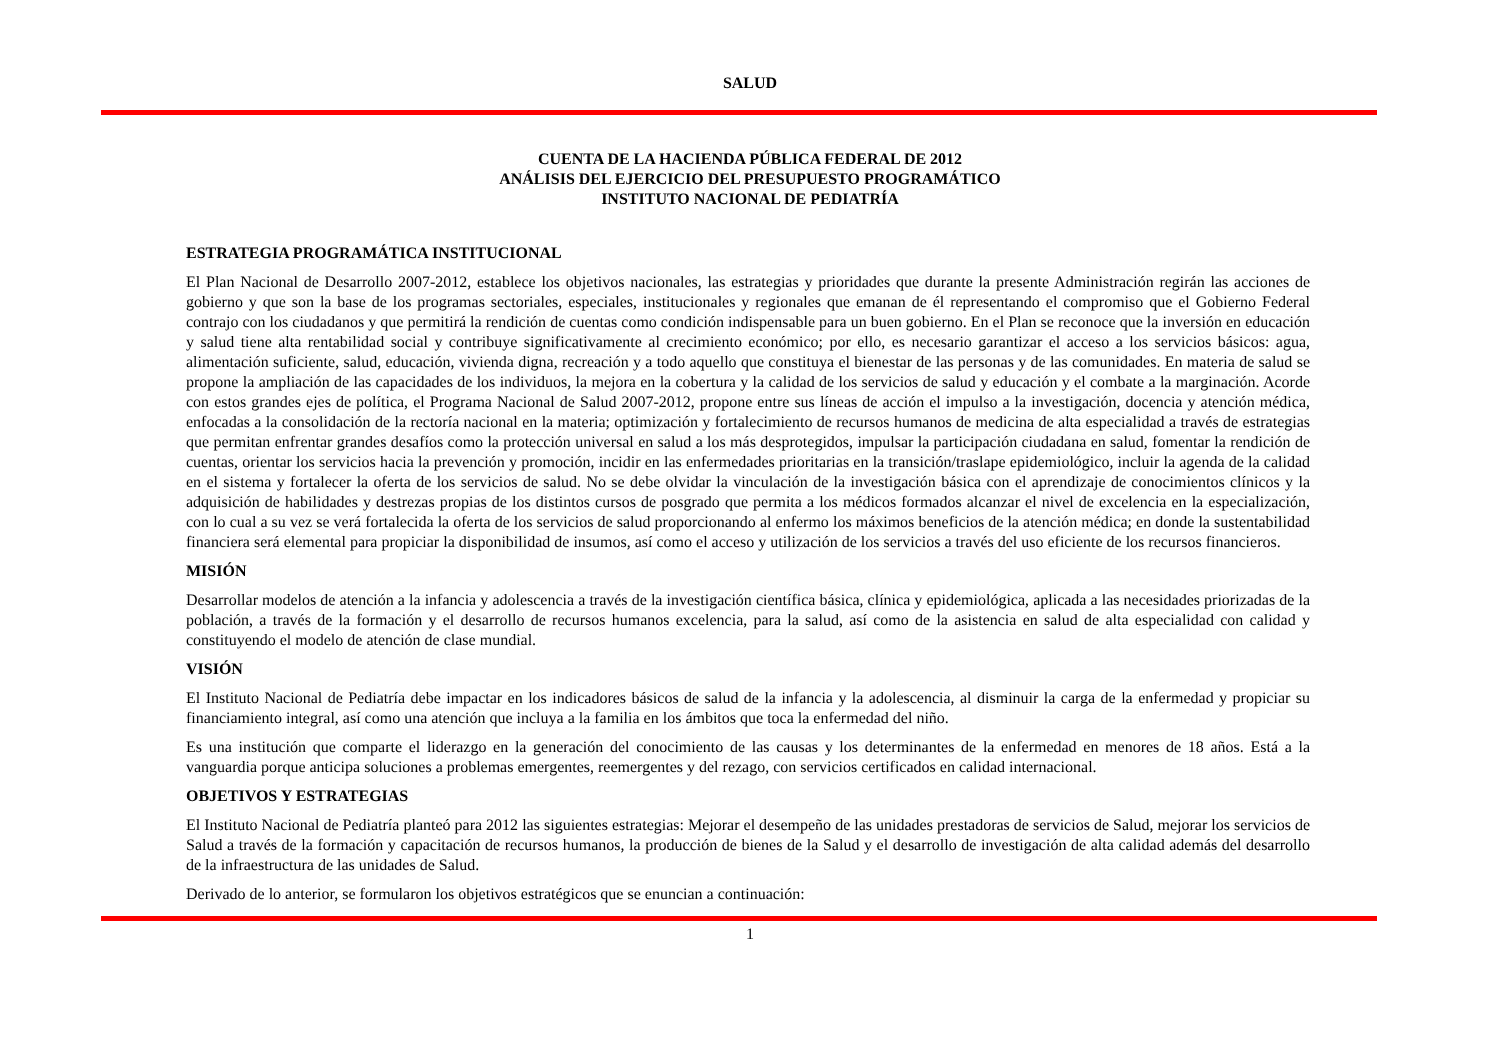SALUD
CUENTA DE LA HACIENDA PÚBLICA FEDERAL DE 2012
ANÁLISIS DEL EJERCICIO DEL PRESUPUESTO PROGRAMÁTICO
INSTITUTO NACIONAL DE PEDIATRÍA
ESTRATEGIA PROGRAMÁTICA INSTITUCIONAL
El Plan Nacional de Desarrollo 2007-2012, establece los objetivos nacionales, las estrategias y prioridades que durante la presente Administración regirán las acciones de gobierno y que son la base de los programas sectoriales, especiales, institucionales y regionales que emanan de él representando el compromiso que el Gobierno Federal contrajo con los ciudadanos y que permitirá la rendición de cuentas como condición indispensable para un buen gobierno. En el Plan se reconoce que la inversión en educación y salud tiene alta rentabilidad social y contribuye significativamente al crecimiento económico; por ello, es necesario garantizar el acceso a los servicios básicos: agua, alimentación suficiente, salud, educación, vivienda digna, recreación y a todo aquello que constituya el bienestar de las personas y de las comunidades. En materia de salud se propone la ampliación de las capacidades de los individuos, la mejora en la cobertura y la calidad de los servicios de salud y educación y el combate a la marginación. Acorde con estos grandes ejes de política, el Programa Nacional de Salud 2007-2012, propone entre sus líneas de acción el impulso a la investigación, docencia y atención médica, enfocadas a la consolidación de la rectoría nacional en la materia; optimización y fortalecimiento de recursos humanos de medicina de alta especialidad a través de estrategias que permitan enfrentar grandes desafíos como la protección universal en salud a los más desprotegidos, impulsar la participación ciudadana en salud, fomentar la rendición de cuentas, orientar los servicios hacia la prevención y promoción, incidir en las enfermedades prioritarias en la transición/traslape epidemiológico, incluir la agenda de la calidad en el sistema y fortalecer la oferta de los servicios de salud. No se debe olvidar la vinculación de la investigación básica con el aprendizaje de conocimientos clínicos y la adquisición de habilidades y destrezas propias de los distintos cursos de posgrado que permita a los médicos formados alcanzar el nivel de excelencia en la especialización, con lo cual a su vez se verá fortalecida la oferta de los servicios de salud proporcionando al enfermo los máximos beneficios de la atención médica; en donde la sustentabilidad financiera será elemental para propiciar la disponibilidad de insumos, así como el acceso y utilización de los servicios a través del uso eficiente de los recursos financieros.
MISIÓN
Desarrollar modelos de atención a la infancia y adolescencia a través de la investigación científica básica, clínica y epidemiológica, aplicada a las necesidades priorizadas de la población, a través de la formación y el desarrollo de recursos humanos excelencia, para la salud, así como de la asistencia en salud de alta especialidad con calidad y constituyendo el modelo de atención de clase mundial.
VISIÓN
El Instituto Nacional de Pediatría debe impactar en los indicadores básicos de salud de la infancia y la adolescencia, al disminuir la carga de la enfermedad y propiciar su financiamiento integral, así como una atención que incluya a la familia en los ámbitos que toca la enfermedad del niño.
Es una institución que comparte el liderazgo en la generación del conocimiento de las causas y los determinantes de la enfermedad en menores de 18 años. Está a la vanguardia porque anticipa soluciones a problemas emergentes, reemergentes y del rezago, con servicios certificados en calidad internacional.
OBJETIVOS Y ESTRATEGIAS
El Instituto Nacional de Pediatría planteó para 2012 las siguientes estrategias: Mejorar el desempeño de las unidades prestadoras de servicios de Salud, mejorar los servicios de Salud a través de la formación y capacitación de recursos humanos, la producción de bienes de la Salud y el desarrollo de investigación de alta calidad además del desarrollo de la infraestructura de las unidades de Salud.
Derivado de lo anterior, se formularon los objetivos estratégicos que se enuncian a continuación:
1